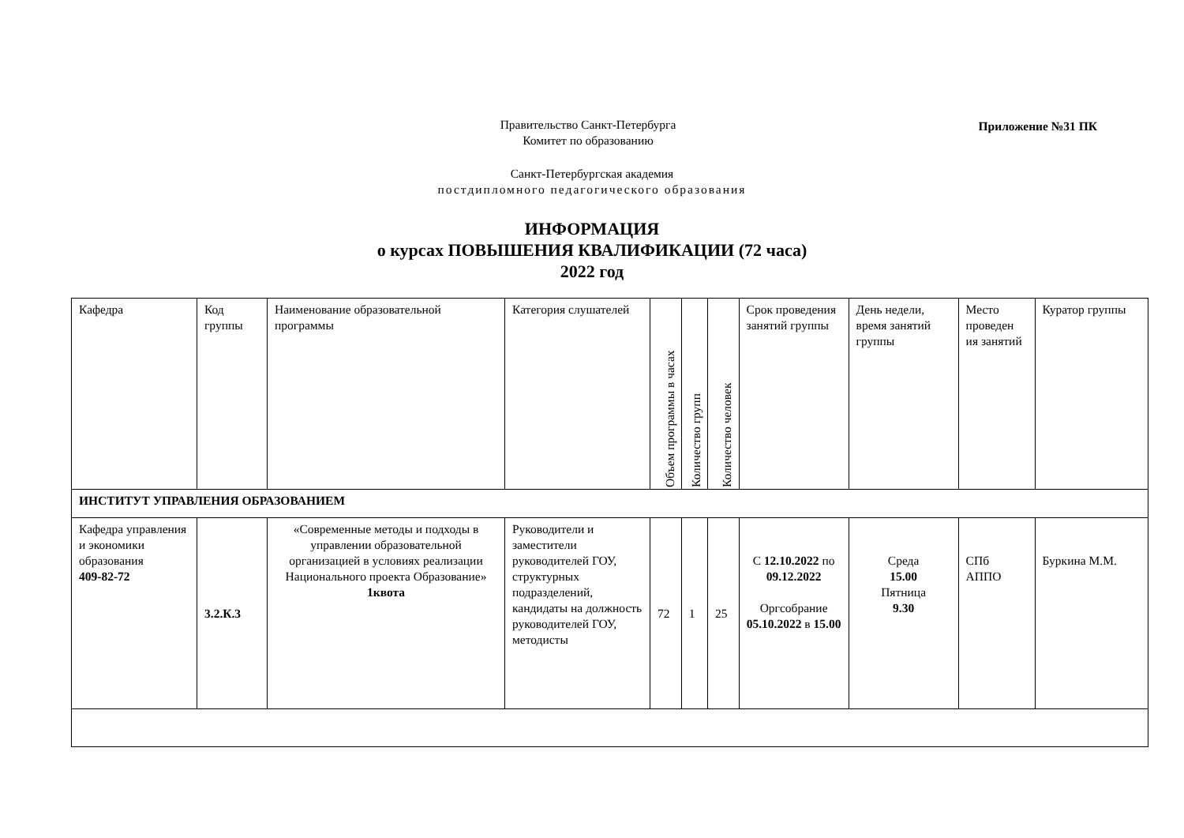Приложение №31 ПК
Правительство Санкт-Петербурга
Комитет по образованию
Санкт-Петербургская академия
постдипломного педагогического образования
ИНФОРМАЦИЯ
о курсах ПОВЫШЕНИЯ КВАЛИФИКАЦИИ (72 часа)
2022 год
| Кафедра | Код группы | Наименование образовательной программы | Категория слушателей | Объем программы в часах | Количество групп | Количество человек | Срок проведения занятий группы | День недели, время занятий группы | Место проведен ия занятий | Куратор группы |
| ИНСТИТУТ УПРАВЛЕНИЯ ОБРАЗОВАНИЕМ | | | | | | | | | | |
| Кафедра управления и экономики образования 409-82-72 | 3.2.К.3 | «Современные методы и подходы в управлении образовательной организацией в условиях реализации Национального проекта Образование» 1квота | Руководители и заместители руководителей ГОУ, структурных подразделений, кандидаты на должность руководителей ГОУ, методисты | 72 | 1 | 25 | С 12.10.2022 по 09.12.2022 Оргсобрание 05.10.2022 в 15.00 | Среда 15.00 Пятница 9.30 | СПб АППО | Буркина М.М. |